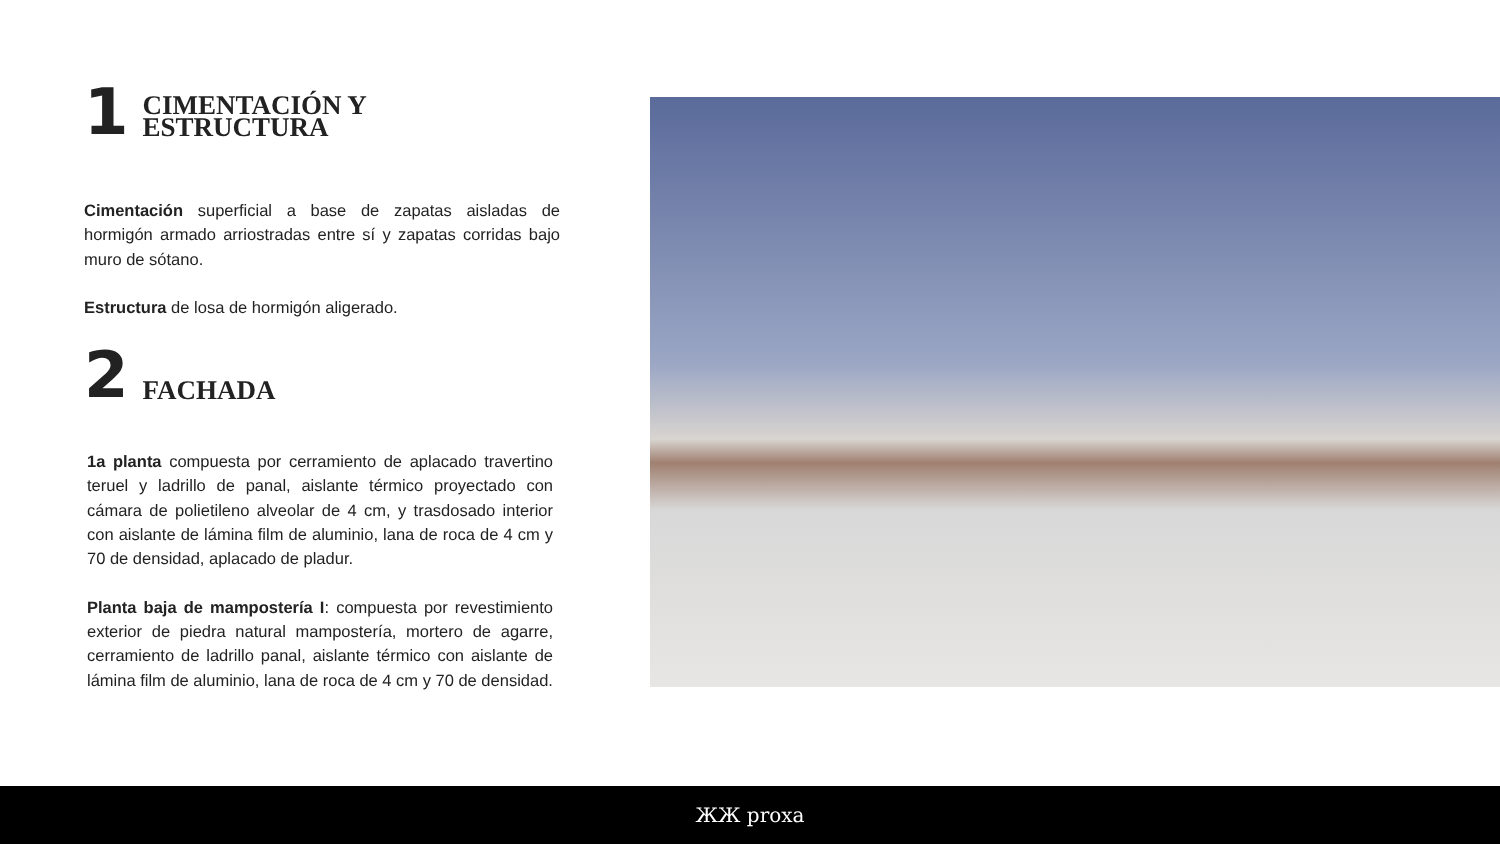1 CIMENTACIÓN Y
ESTRUCTURA
Cimentación superficial a base de zapatas aisladas de hormigón armado arriostradas entre sí y zapatas corridas bajo muro de sótano.
Estructura de losa de hormigón aligerado.
2 FACHADA
1a planta compuesta por cerramiento de aplacado travertino teruel y ladrillo de panal, aislante térmico proyectado con cámara de polietileno alveolar de 4 cm, y trasdosado interior con aislante de lámina film de aluminio, lana de roca de 4 cm y 70 de densidad, aplacado de pladur.
Planta baja de mampostería I: compuesta por revestimiento exterior de piedra natural mampostería, mortero de agarre, cerramiento de ladrillo panal, aislante térmico con aislante de lámina film de aluminio, lana de roca de 4 cm y 70 de densidad.
ЖЖ proxa